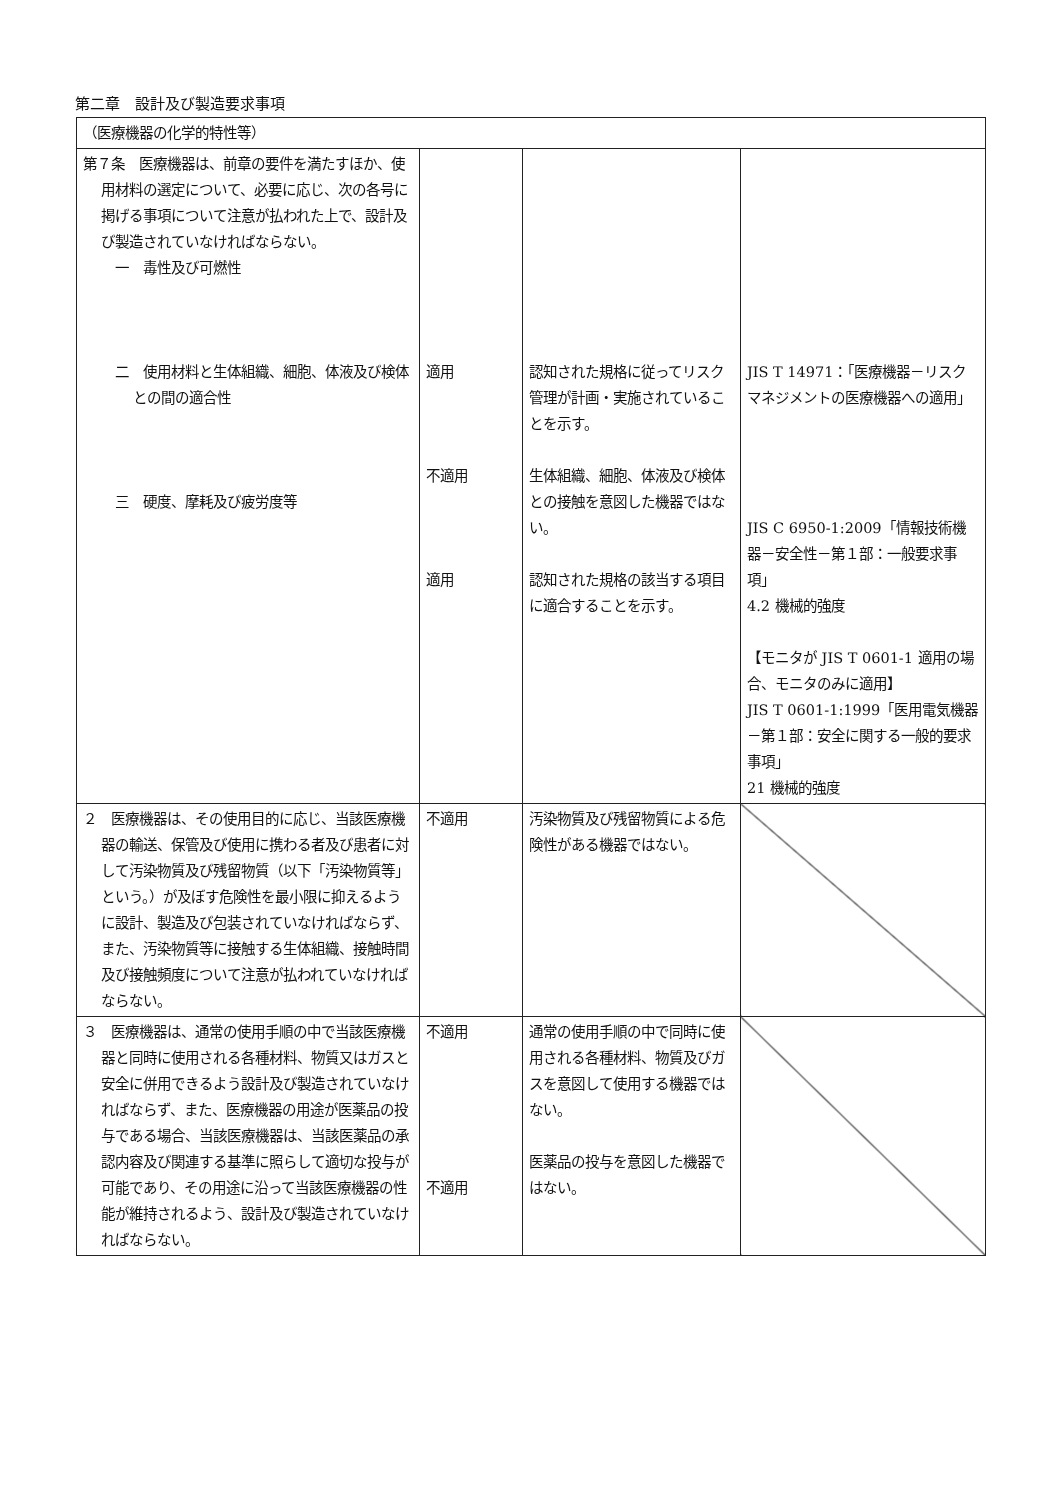第二章　設計及び製造要求事項
| （医療機器の化学的特性等） | | | |
| 第７条 医療機器は、前章の要件を満たすほか、使用材料の選定について、必要に応じ、次の各号に掲げる事項について注意が払われた上で、設計及び製造されていなければならない。 一 毒性及び可燃性 二 使用材料と生体組織、細胞、体液及び検体との間の適合性 三 硬度、摩耗及び疲労度等 | 適用 不適用 適用 | 認知された規格に従ってリスク管理が計画・実施されていることを示す。 生体組織、細胞、体液及び検体との接触を意図した機器ではない。 認知された規格の該当する項目に適合することを示す。 | JIS T 14971：「医療機器－リスクマネジメントの医療機器への適用」 JIS C 6950-1:2009「情報技術機器－安全性－第１部：一般要求事項」 4.2 機械的強度 【モニタが JIS T 0601-1 適用の場合、モニタのみに適用】 JIS T 0601-1:1999「医用電気機器－第１部：安全に関する一般的要求事項」 21 機械的強度 |
| ２ 医療機器は、その使用目的に応じ、当該医療機器の輸送、保管及び使用に携わる者及び患者に対して汚染物質及び残留物質（以下「汚染物質等」という。）が及ぼす危険性を最小限に抑えるように設計、製造及び包装されていなければならず、また、汚染物質等に接触する生体組織、接触時間及び接触頻度について注意が払われていなければならない。 | 不適用 | 汚染物質及び残留物質による危険性がある機器ではない。 | |
| ３ 医療機器は、通常の使用手順の中で当該医療機器と同時に使用される各種材料、物質又はガスと安全に併用できるよう設計及び製造されていなければならず、また、医療機器の用途が医薬品の投与である場合、当該医療機器は、当該医薬品の承認内容及び関連する基準に照らして適切な投与が可能であり、その用途に沿って当該医療機器の性能が維持されるよう、設計及び製造されていなければならない。 | 不適用 不適用 | 通常の使用手順の中で同時に使用される各種材料、物質及びガスを意図して使用する機器ではない。 医薬品の投与を意図した機器ではない。 | |